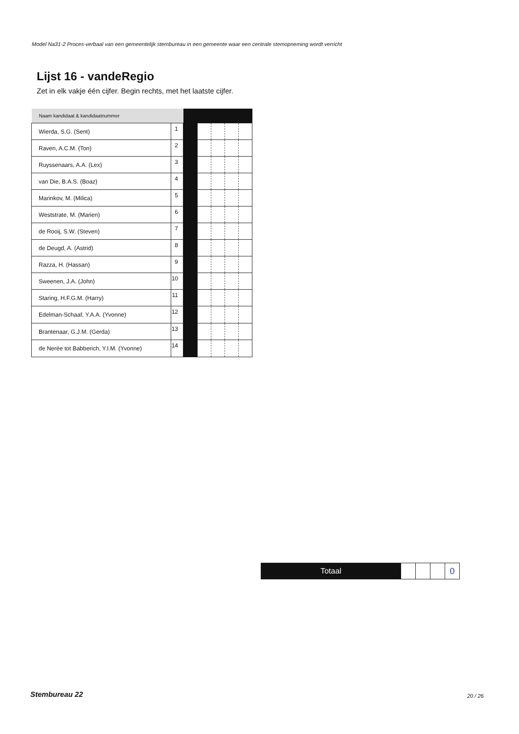Model Na31-2 Proces-verbaal van een gemeentelijk stembureau in een gemeente waar een centrale stemopneming wordt verricht
Lijst 16 - vandeRegio
Zet in elk vakje één cijfer. Begin rechts, met het laatste cijfer.
| Naam kandidaat & kandidaatnummer | | | | | | |
| Wierda, S.G. (Sent) | 1 | | | | | |
| Raven, A.C.M. (Ton) | 2 | | | | | |
| Ruyssenaars, A.A. (Lex) | 3 | | | | | |
| van Die, B.A.S. (Boaz) | 4 | | | | | |
| Marinkov, M. (Milica) | 5 | | | | | |
| Weststrate, M. (Marien) | 6 | | | | | |
| de Rooij, S.W. (Steven) | 7 | | | | | |
| de Deugd, A. (Astrid) | 8 | | | | | |
| Razza, H. (Hassan) | 9 | | | | | |
| Sweenen, J.A. (John) | 10 | | | | | |
| Staring, H.F.G.M. (Harry) | 11 | | | | | |
| Edelman-Schaaf, Y.A.A. (Yvonne) | 12 | | | | | |
| Brantenaar, G.J.M. (Gerda) | 13 | | | | | |
| de Nerée tot Babberich, Y.I.M. (Yvonne) | 14 | | | | | |
| Totaal | | | | 0 |
Stembureau 22 20 / 26